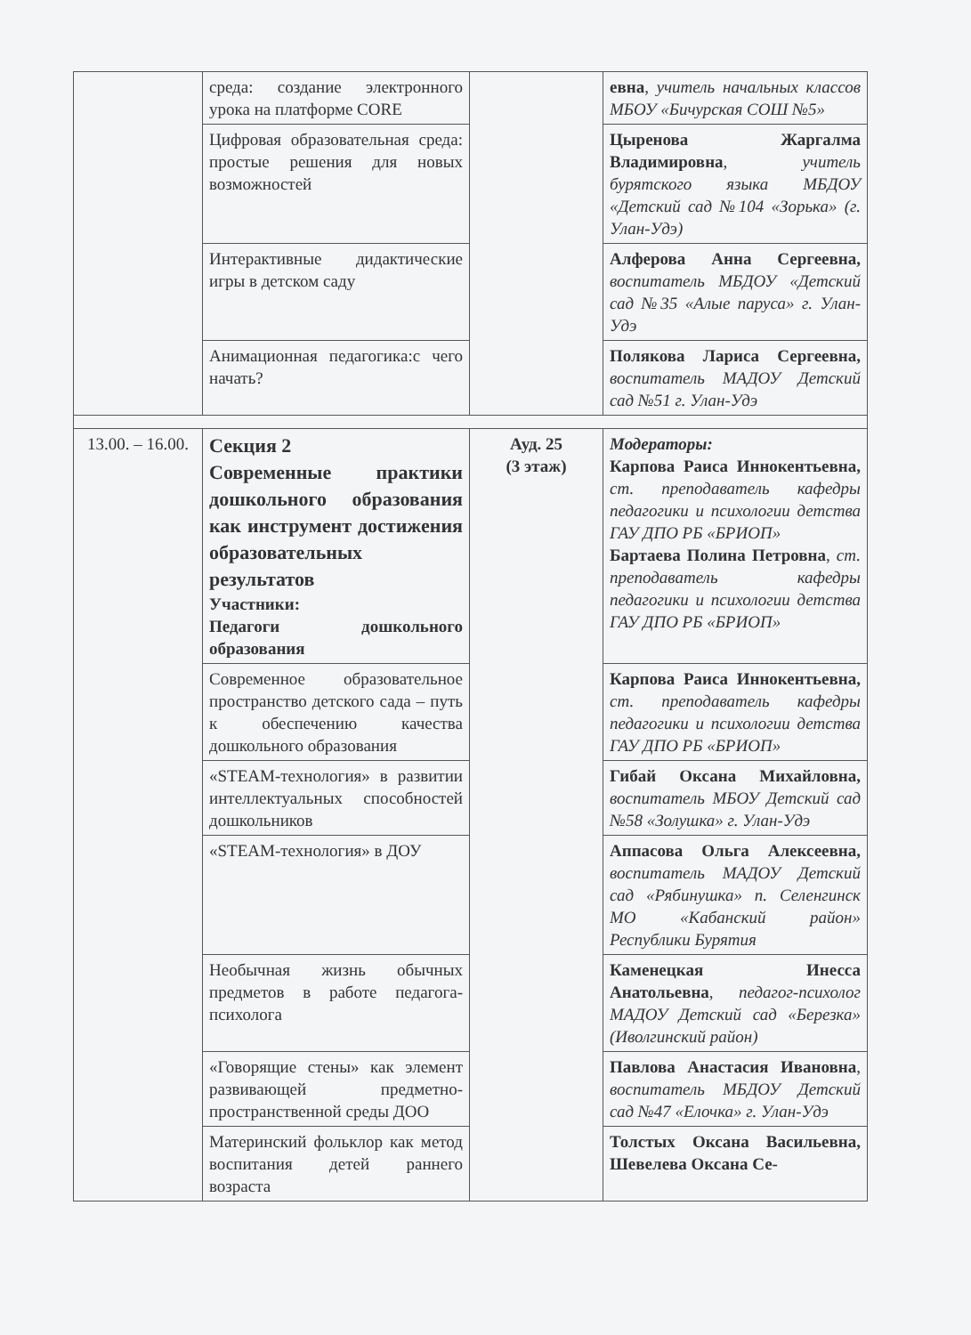| | среда: создание электронного урока на платформе CORE | | евна , учитель начальных классов МБОУ «Бичурская СОШ №5» |
| | Цифровая образовательная среда: простые решения для новых возможностей | | Цыренова Жаргалма Владимировна , учитель бурятского языка МБДОУ «Детский сад №104 «Зорька» (г. Улан-Удэ) |
| | Интерактивные дидактические игры в детском саду | | Алферова Анна Сергеевна, воспитатель МБДОУ «Детский сад №35 «Алые паруса» г. Улан-Удэ |
| | Анимационная педагогика:с чего начать? | | Полякова Лариса Сергеевна, воспитатель МАДОУ Детский сад №51 г. Улан-Удэ |
| 13.00. – 16.00. | Секция 2 Современные практики дошкольного образования как инструмент достижения образовательных результатов Участники: Педагоги дошкольного образования | Ауд. 25 (3 этаж) | Модераторы: Карпова Раиса Иннокентьевна, ст. преподаватель кафедры педагогики и психологии детства ГАУ ДПО РБ «БРИОП» Бартаева Полина Петровна , ст. преподаватель кафедры педагогики и психологии детства ГАУ ДПО РБ «БРИОП» |
| | Современное образовательное пространство детского сада – путь к обеспечению качества дошкольного образования | | Карпова Раиса Иннокентьевна, ст. преподаватель кафедры педагогики и психологии детства ГАУ ДПО РБ «БРИОП» |
| | «STEAM-технология» в развитии интеллектуальных способностей дошкольников | | Гибай Оксана Михайловна, воспитатель МБОУ Детский сад №58 «Золушка» г. Улан-Удэ |
| | «STEAM-технология» в ДОУ | | Аппасова Ольга Алексеевна, воспитатель МАДОУ Детский сад «Рябинушка» п. Селенгинск МО «Кабанский район» Республики Бурятия |
| | Необычная жизнь обычных предметов в работе педагога-психолога | | Каменецкая Инесса Анатольевна , педагог-психолог МАДОУ Детский сад «Березка» (Иволгинский район) |
| | «Говорящие стены» как элемент развивающей предметно-пространственной среды ДОО | | Павлова Анастасия Ивановна , воспитатель МБДОУ Детский сад №47 «Елочка» г. Улан-Удэ |
| | Материнский фольклор как метод воспитания детей раннего возраста | | Толстых Оксана Васильевна, Шевелева Оксана Се- |